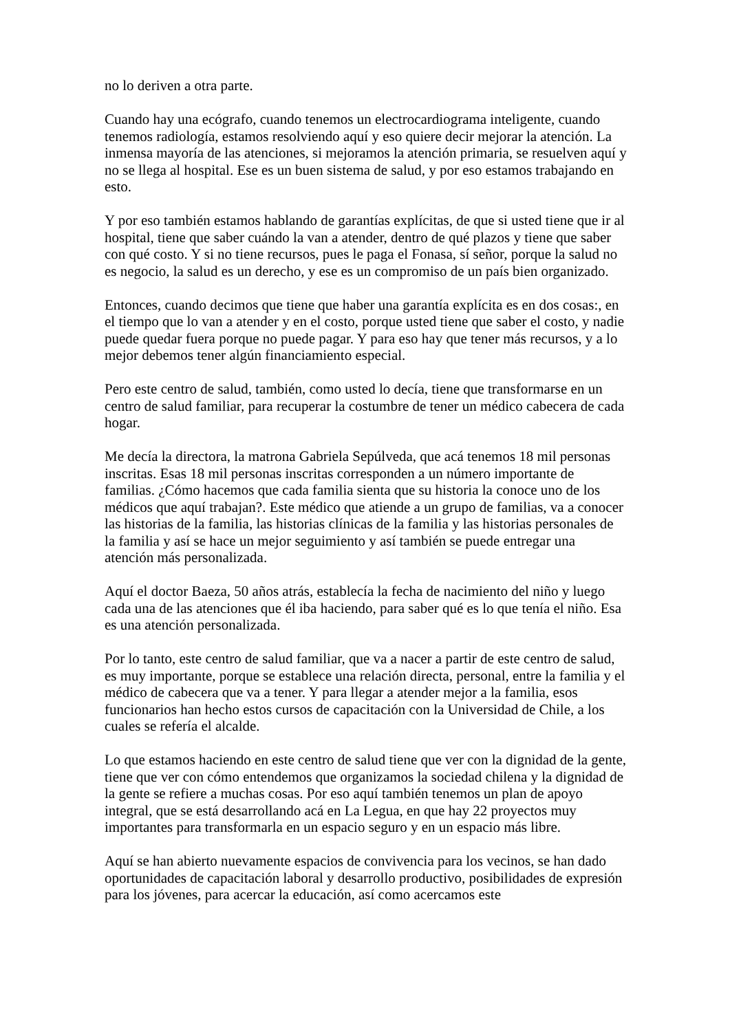no lo deriven a otra parte.
Cuando hay una ecógrafo, cuando tenemos un electrocardiograma inteligente, cuando tenemos radiología, estamos resolviendo aquí y eso quiere decir mejorar la atención. La inmensa mayoría de las atenciones, si mejoramos la atención primaria, se resuelven aquí y no se llega al hospital. Ese es un buen sistema de salud, y por eso estamos trabajando en esto.
Y por eso también estamos hablando de garantías explícitas, de que si usted tiene que ir al hospital, tiene que saber cuándo la van a atender, dentro de qué plazos y tiene que saber con qué costo. Y si no tiene recursos, pues le paga el Fonasa, sí señor, porque la salud no es negocio, la salud es un derecho, y ese es un compromiso de un país bien organizado.
Entonces, cuando decimos que tiene que haber una garantía explícita es en dos cosas:, en el tiempo que lo van a atender y en el costo, porque usted tiene que saber el costo, y nadie puede quedar fuera porque no puede pagar. Y para eso hay que tener más recursos, y a lo mejor debemos tener algún financiamiento especial.
Pero este centro de salud, también, como usted lo decía, tiene que transformarse en un centro de salud familiar, para recuperar la costumbre de tener un médico cabecera de cada hogar.
Me decía la directora, la matrona Gabriela Sepúlveda, que acá tenemos 18 mil personas inscritas. Esas 18 mil personas inscritas corresponden a un número importante de familias. ¿Cómo hacemos que cada familia sienta que su historia la conoce uno de los médicos que aquí trabajan?. Este médico que atiende a un grupo de familias, va a conocer las historias de la familia, las historias clínicas de la familia y las historias personales de la familia y así se hace un mejor seguimiento y así también se puede entregar una atención más personalizada.
Aquí el doctor Baeza, 50 años atrás, establecía la fecha de nacimiento del niño y luego cada una de las atenciones que él iba haciendo, para saber qué es lo que tenía el niño. Esa es una atención personalizada.
Por lo tanto, este centro de salud familiar, que va a nacer a partir de este centro de salud, es muy importante, porque se establece una relación directa, personal, entre la familia y el médico de cabecera que va a tener. Y para llegar a atender mejor a la familia, esos funcionarios han hecho estos cursos de capacitación con la Universidad de Chile, a los cuales se refería el alcalde.
Lo que estamos haciendo en este centro de salud tiene que ver con la dignidad de la gente, tiene que ver con cómo entendemos que organizamos la sociedad chilena y la dignidad de la gente se refiere a muchas cosas. Por eso aquí también tenemos un plan de apoyo integral, que se está desarrollando acá en La Legua, en que hay 22 proyectos muy importantes para transformarla en un espacio seguro y en un espacio más libre.
Aquí se han abierto nuevamente espacios de convivencia para los vecinos, se han dado oportunidades de capacitación laboral y desarrollo productivo, posibilidades de expresión para los jóvenes, para acercar la educación, así como acercamos este